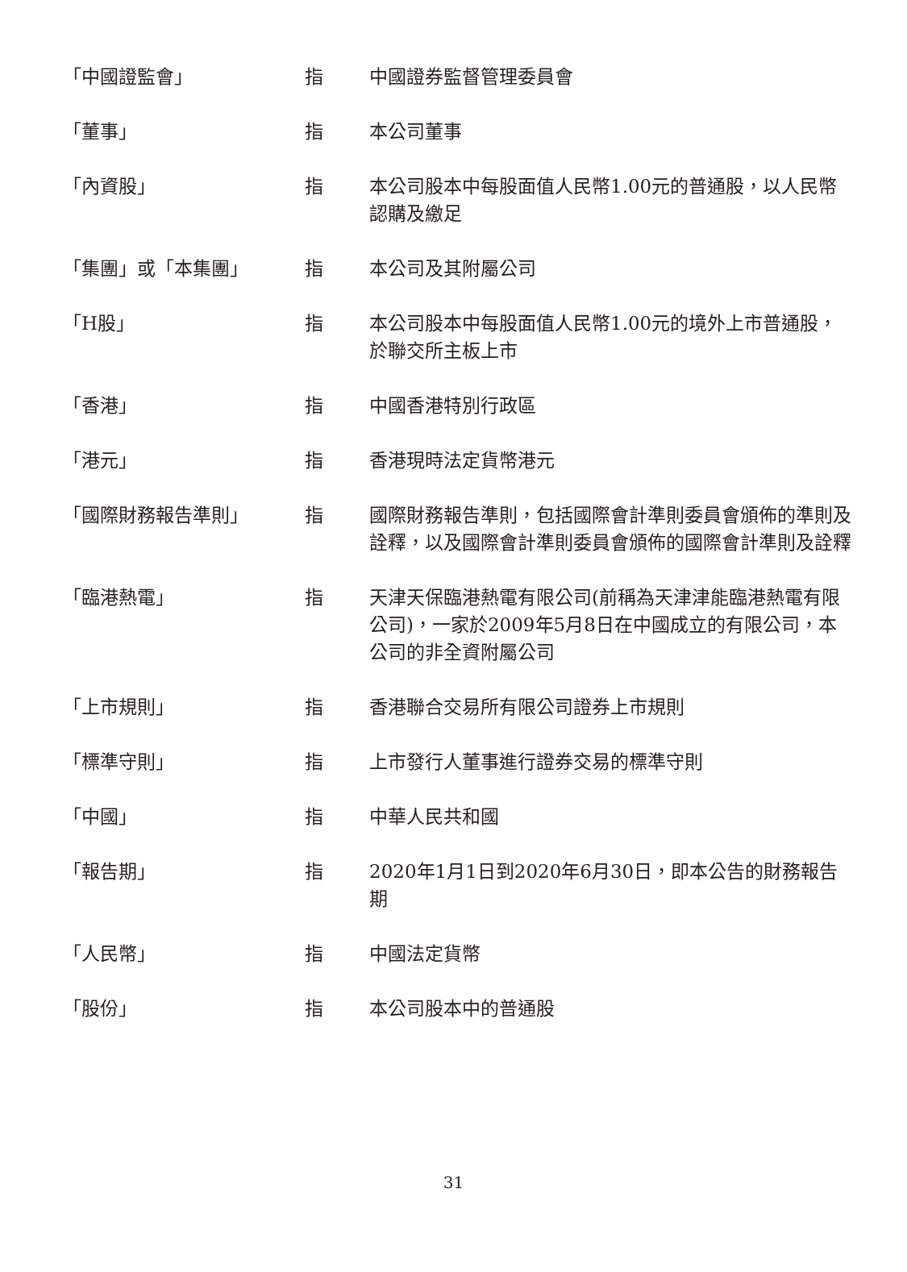| 「中國證監會」 | 指 | 中國證券監督管理委員會 |
| 「董事」 | 指 | 本公司董事 |
| 「內資股」 | 指 | 本公司股本中每股面值人民幣1.00元的普通股，以人民幣認購及繳足 |
| 「集團」或「本集團」 | 指 | 本公司及其附屬公司 |
| 「H股」 | 指 | 本公司股本中每股面值人民幣1.00元的境外上市普通股，於聯交所主板上市 |
| 「香港」 | 指 | 中國香港特別行政區 |
| 「港元」 | 指 | 香港現時法定貨幣港元 |
| 「國際財務報告準則」 | 指 | 國際財務報告準則，包括國際會計準則委員會頒佈的準則及詮釋，以及國際會計準則委員會頒佈的國際會計準則及詮釋 |
| 「臨港熱電」 | 指 | 天津天保臨港熱電有限公司(前稱為天津津能臨港熱電有限公司)，一家於2009年5月8日在中國成立的有限公司，本公司的非全資附屬公司 |
| 「上市規則」 | 指 | 香港聯合交易所有限公司證券上市規則 |
| 「標準守則」 | 指 | 上市發行人董事進行證券交易的標準守則 |
| 「中國」 | 指 | 中華人民共和國 |
| 「報告期」 | 指 | 2020年1月1日到2020年6月30日，即本公告的財務報告期 |
| 「人民幣」 | 指 | 中國法定貨幣 |
| 「股份」 | 指 | 本公司股本中的普通股 |
31